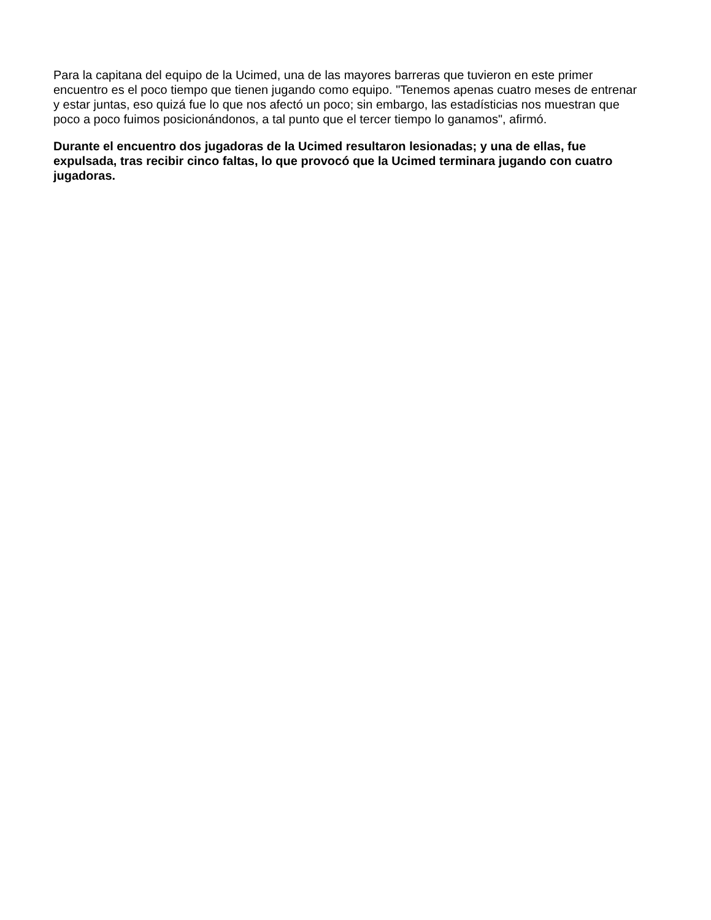Para la capitana del equipo de la Ucimed, una de las mayores barreras que tuvieron en este primer encuentro es el poco tiempo que tienen jugando como equipo. "Tenemos apenas cuatro meses de entrenar y estar juntas, eso quizá fue lo que nos afectó un poco; sin embargo, las estadísticias nos muestran que poco a poco fuimos posicionándonos, a tal punto que el tercer tiempo lo ganamos", afirmó.
Durante el encuentro dos jugadoras de la Ucimed resultaron lesionadas; y una de ellas, fue expulsada, tras recibir cinco faltas, lo que provocó que la Ucimed terminara jugando con cuatro jugadoras.